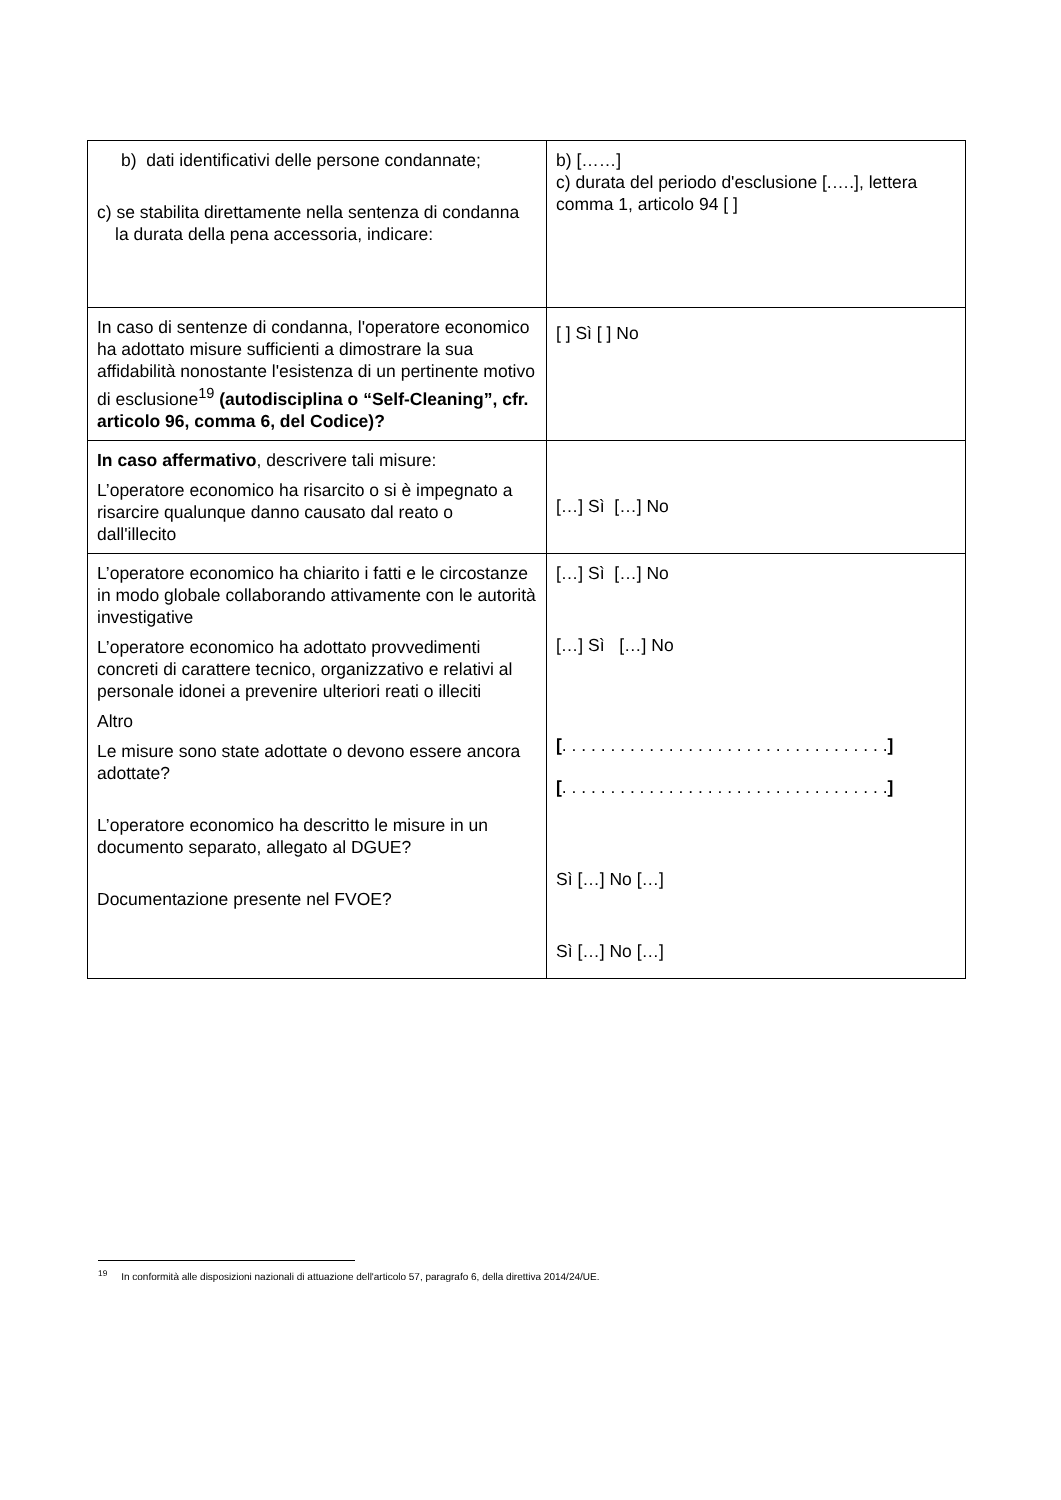| b) dati identificativi delle persone condannate; c) se stabilita direttamente nella sentenza di condanna la durata della pena accessoria, indicare: | b) [……] c) durata del periodo d'esclusione [.….], lettera comma 1, articolo 94 [ ] |
| In caso di sentenze di condanna, l'operatore economico ha adottato misure sufficienti a dimostrare la sua affidabilità nonostante l'esistenza di un pertinente motivo di esclusione<sup>19</sup> (autodisciplina o “Self-Cleaning”, cfr. articolo 96, comma 6, del Codice)? | [ ] Sì [ ] No |
| In caso affermativo , descrivere tali misure: L’operatore economico ha risarcito o si è impegnato a risarcire qualunque danno causato dal reato o dall'illecito | […] Sì […] No |
| L’operatore economico ha chiarito i fatti e le circostanze in modo globale collaborando attivamente con le autorità investigative L’operatore economico ha adottato provvedimenti concreti di carattere tecnico, organizzativo e relativi al personale idonei a prevenire ulteriori reati o illeciti Altro Le misure sono state adottate o devono essere ancora adottate? L’operatore economico ha descritto le misure in un documento separato, allegato al DGUE? Documentazione presente nel FVOE? | […] Sì […] No […] Sì […] No [ . . . . . . . . . . . . . . . . . . . . . . . . . . . . . . . . . . ] [ . . . . . . . . . . . . . . . . . . . . . . . . . . . . . . . . . . ] Sì […] No […] Sì […] No […] |
<sup>19</sup> In conformità alle disposizioni nazionali di attuazione dell'articolo 57, paragrafo 6, della direttiva 2014/24/UE.